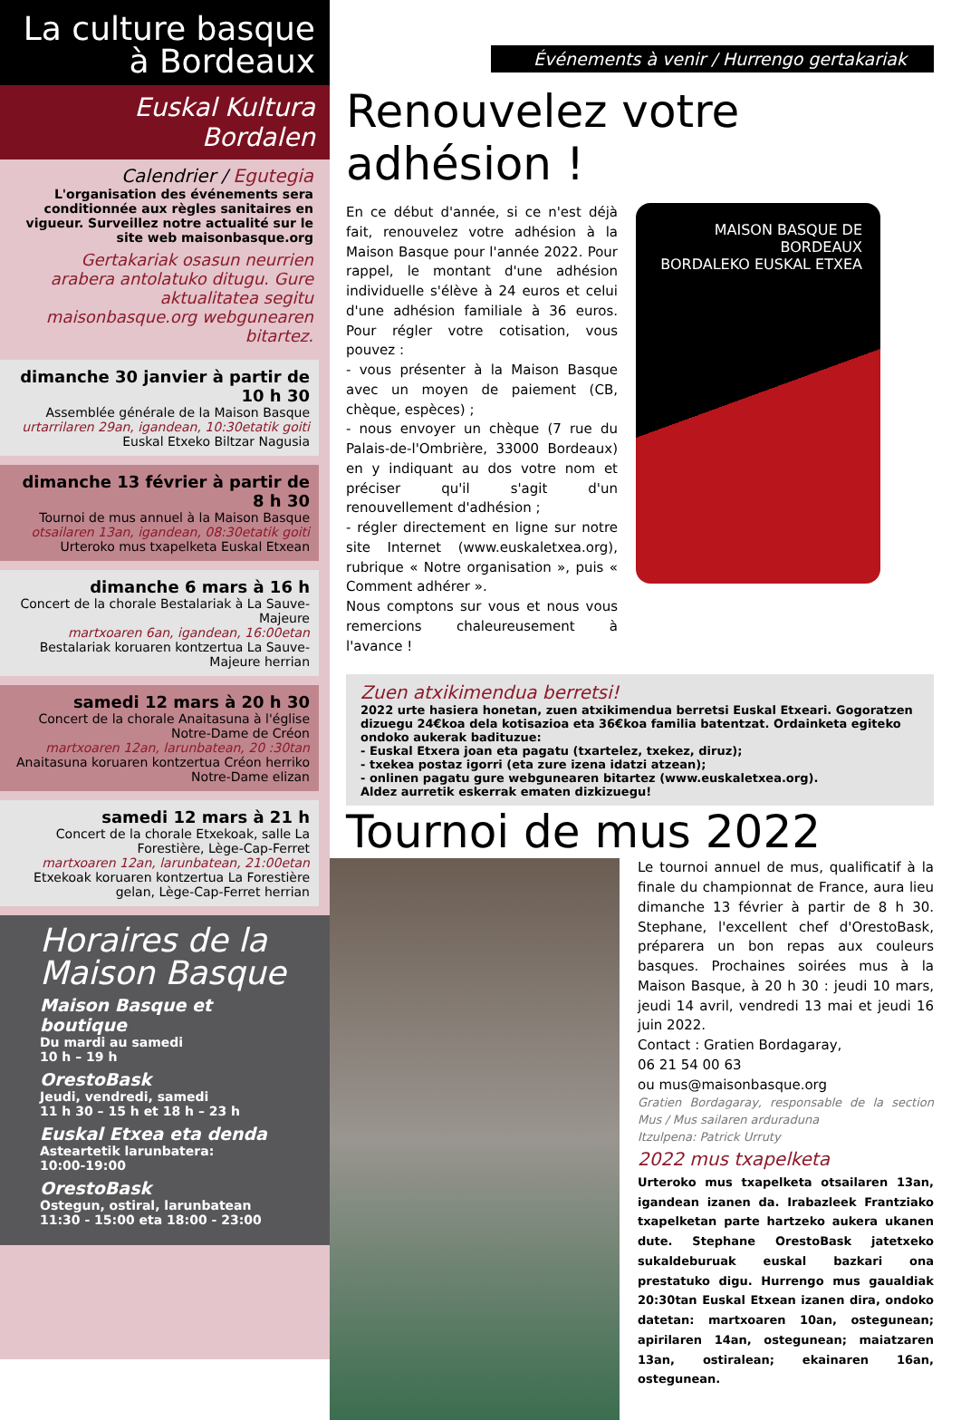La culture basque
à Bordeaux
Euskal Kultura Bordalen
Calendrier / Egutegia
L'organisation des événements sera conditionnée aux règles sanitaires en vigueur. Surveillez notre actualité sur le site web maisonbasque.org
Gertakariak osasun neurrien arabera antolatuko ditugu. Gure aktualitatea segitu maisonbasque.org webgunearen bitartez.
dimanche 30 janvier à partir de 10 h 30
Assemblée générale de la Maison Basque
urtarrilaren 29an, igandean, 10:30etatik goiti
Euskal Etxeko Biltzar Nagusia
dimanche 13 février à partir de 8 h 30
Tournoi de mus annuel à la Maison Basque
otsailaren 13an, igandean, 08:30etatik goiti
Urteroko mus txapelketa Euskal Etxean
dimanche 6 mars à 16 h
Concert de la chorale Bestalariak à La Sauve-Majeure
martxoaren 6an, igandean, 16:00etan
Bestalariak koruaren kontzertua La Sauve-Majeure herrian
samedi 12 mars à 20 h 30
Concert de la chorale Anaitasuna à l'église Notre-Dame de Créon
martxoaren 12an, larunbatean, 20 :30tan
Anaitasuna koruaren kontzertua Créon herriko Notre-Dame elizan
samedi 12 mars à 21 h
Concert de la chorale Etxekoak, salle La Forestière, Lège-Cap-Ferret
martxoaren 12an, larunbatean, 21:00etan
Etxekoak koruaren kontzertua La Forestière gelan, Lège-Cap-Ferret herrian
Horaires de la Maison Basque
Maison Basque et boutique
Du mardi au samedi
10 h – 19 h
OrestoBask
Jeudi, vendredi, samedi
11 h 30 – 15 h et 18 h – 23 h
Euskal Etxea eta denda
Asteartetik larunbatera:
10:00-19:00
OrestoBask
Ostegun, ostiral, larunbatean
11:30 - 15:00 eta 18:00 - 23:00
Événements à venir / Hurrengo gertakariak
Renouvelez votre adhésion !
En ce début d'année, si ce n'est déjà fait, renouvelez votre adhésion à la Maison Basque pour l'année 2022. Pour rappel, le montant d'une adhésion individuelle s'élève à 24 euros et celui d'une adhésion familiale à 36 euros. Pour régler votre cotisation, vous pouvez :
- vous présenter à la Maison Basque avec un moyen de paiement (CB, chèque, espèces) ;
- nous envoyer un chèque (7 rue du Palais-de-l'Ombrière, 33000 Bordeaux) en y indiquant au dos votre nom et préciser qu'il s'agit d'un renouvellement d'adhésion ;
- régler directement en ligne sur notre site Internet (www.euskaletxea.org), rubrique « Notre organisation », puis « Comment adhérer ».
Nous comptons sur vous et nous vous remercions chaleureusement à l'avance !
MAISON BASQUE DE BORDEAUX
BORDALEKO EUSKAL ETXEA
Zuen atxikimendua berretsi!
2022 urte hasiera honetan, zuen atxikimendua berretsi Euskal Etxeari. Gogoratzen dizuegu 24€koa dela kotisazioa eta 36€koa familia batentzat. Ordainketa egiteko ondoko aukerak badituzue:
- Euskal Etxera joan eta pagatu (txartelez, txekez, diruz);
- txekea postaz igorri (eta zure izena idatzi atzean);
- onlinen pagatu gure webgunearen bitartez (www.euskaletxea.org).
Aldez aurretik eskerrak ematen dizkizuegu!
Tournoi de mus 2022
Le tournoi annuel de mus, qualificatif à la finale du championnat de France, aura lieu dimanche 13 février à partir de 8 h 30. Stephane, l'excellent chef d'OrestoBask, préparera un bon repas aux couleurs basques. Prochaines soirées mus à la Maison Basque, à 20 h 30 : jeudi 10 mars, jeudi 14 avril, vendredi 13 mai et jeudi 16 juin 2022.
Contact : Gratien Bordagaray,
06 21 54 00 63
ou mus@maisonbasque.org
Gratien Bordagaray, responsable de la section Mus / Mus sailaren arduraduna
Itzulpena: Patrick Urruty
2022 mus txapelketa
Urteroko mus txapelketa otsailaren 13an, igandean izanen da. Irabazleek Frantziako txapelketan parte hartzeko aukera ukanen dute. Stephane OrestoBask jatetxeko sukaldeburuak euskal bazkari ona prestatuko digu. Hurrengo mus gaualdiak 20:30tan Euskal Etxean izanen dira, ondoko datetan: martxoaren 10an, ostegunean; apirilaren 14an, ostegunean; maiatzaren 13an, ostiralean; ekainaren 16an, ostegunean.